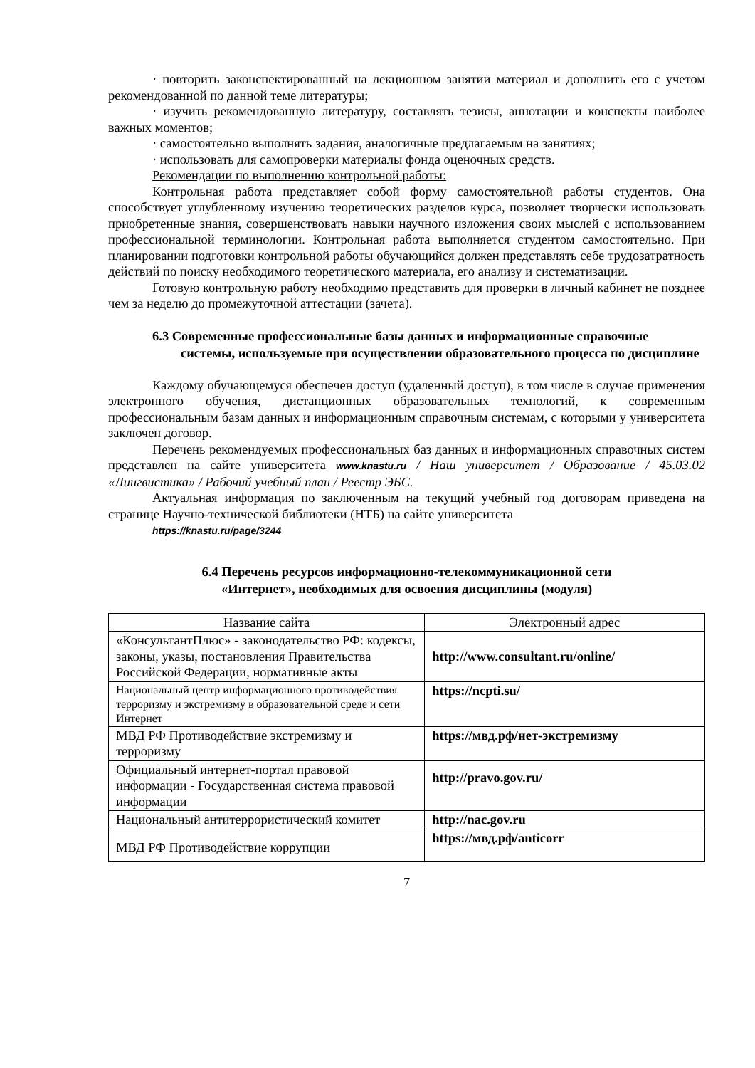· повторить законспектированный на лекционном занятии материал и дополнить его с учетом рекомендованной по данной теме литературы;
· изучить рекомендованную литературу, составлять тезисы, аннотации и конспекты наиболее важных моментов;
· самостоятельно выполнять задания, аналогичные предлагаемым на занятиях;
· использовать для самопроверки материалы фонда оценочных средств.
Рекомендации по выполнению контрольной работы:
Контрольная работа представляет собой форму самостоятельной работы студентов. Она способствует углубленному изучению теоретических разделов курса, позволяет творчески использовать приобретенные знания, совершенствовать навыки научного изложения своих мыслей с использованием профессиональной терминологии. Контрольная работа выполняется студентом самостоятельно. При планировании подготовки контрольной работы обучающийся должен представлять себе трудозатратность действий по поиску необходимого теоретического материала, его анализу и систематизации.
Готовую контрольную работу необходимо представить для проверки в личный кабинет не позднее чем за неделю до промежуточной аттестации (зачета).
6.3 Современные профессиональные базы данных и информационные справочные системы, используемые при осуществлении образовательного процесса по дисциплине
Каждому обучающемуся обеспечен доступ (удаленный доступ), в том числе в случае применения электронного обучения, дистанционных образовательных технологий, к современным профессиональным базам данных и информационным справочным системам, с которыми у университета заключен договор.
Перечень рекомендуемых профессиональных баз данных и информационных справочных систем представлен на сайте университета www.knastu.ru / Наш университет / Образование / 45.03.02 «Лингвистика» / Рабочий учебный план / Реестр ЭБС.
Актуальная информация по заключенным на текущий учебный год договорам приведена на странице Научно-технической библиотеки (НТБ) на сайте университета
https://knastu.ru/page/3244
6.4 Перечень ресурсов информационно-телекоммуникационной сети
«Интернет», необходимых для освоения дисциплины (модуля)
| Название сайта | Электронный адрес |
| --- | --- |
| «КонсультантПлюс» - законодательство РФ: кодексы, законы, указы, постановления Правительства Российской Федерации, нормативные акты | http://www.consultant.ru/online/ |
| Национальный центр информационного противодействия терроризму и экстремизму в образовательной среде и сети Интернет | https://ncpti.su/ |
| МВД РФ Противодействие экстремизму и терроризму | https://мвд.рф/нет-экстремизму |
| Официальный интернет-портал правовой информации - Государственная система правовой информации | http://pravo.gov.ru/ |
| Национальный антитеррористический комитет | http://nac.gov.ru |
| МВД РФ Противодействие коррупции | https://мвд.рф/anticorr |
7